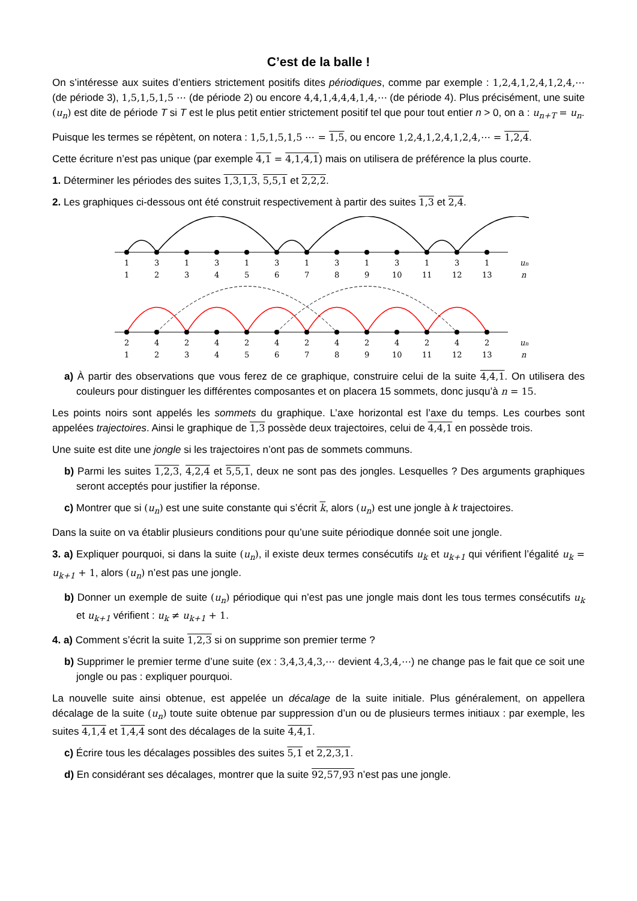C’est de la balle !
On s’intéresse aux suites d’entiers strictement positifs dites périodiques, comme par exemple : 1,2,4,1,2,4,1,2,4,⋯ (de période 3), 1,5,1,5,1,5 ⋯ (de période 2) ou encore 4,4,1,4,4,4,1,4,⋯ (de période 4). Plus précisément, une suite (u<sub>n</sub>) est dite de période T si T est le plus petit entier strictement positif tel que pour tout entier n > 0, on a : u<sub>n+T</sub> = u<sub>n</sub>.
Puisque les termes se répètent, on notera : 1,5,1,5,1,5 ⋯ = 1,5, ou encore 1,2,4,1,2,4,1,2,4,⋯ = 1,2,4.
Cette écriture n’est pas unique (par exemple 4,1 = 4,1,4,1) mais on utilisera de préférence la plus courte.
1. Déterminer les périodes des suites 1,3,1,3, 5,5,1 et 2,2,2.
2. Les graphiques ci-dessous ont été construit respectivement à partir des suites 1,3 et 2,4.
1 3 1 3 1 3 1 3 1 3 1 3 1 un
1 2 3 4 5 6 7 8 9 10 11 12 13 n
2 4 2 4 2 4 2 4 2 4 2 4 2 un
1 2 3 4 5 6 7 8 9 10 11 12 13 n
a) À partir des observations que vous ferez de ce graphique, construire celui de la suite 4,4,1. On utilisera des couleurs pour distinguer les différentes composantes et on placera 15 sommets, donc jusqu’à n = 15.
Les points noirs sont appelés les sommets du graphique. L’axe horizontal est l’axe du temps. Les courbes sont appelées trajectoires. Ainsi le graphique de 1,3 possède deux trajectoires, celui de 4,4,1 en possède trois.
Une suite est dite une jongle si les trajectoires n’ont pas de sommets communs.
b) Parmi les suites 1,2,3, 4,2,4 et 5,5,1, deux ne sont pas des jongles. Lesquelles ? Des arguments graphiques seront acceptés pour justifier la réponse.
c) Montrer que si (u<sub>n</sub>) est une suite constante qui s’écrit k, alors (u<sub>n</sub>) est une jongle à k trajectoires.
Dans la suite on va établir plusieurs conditions pour qu’une suite périodique donnée soit une jongle.
3. a) Expliquer pourquoi, si dans la suite (u<sub>n</sub>), il existe deux termes consécutifs u<sub>k</sub> et u<sub>k+1</sub> qui vérifient l’égalité u<sub>k</sub> = u<sub>k+1</sub> + 1, alors (u<sub>n</sub>) n’est pas une jongle.
b) Donner un exemple de suite (u<sub>n</sub>) périodique qui n’est pas une jongle mais dont les tous termes consécutifs u<sub>k</sub> et u<sub>k+1</sub> vérifient : u<sub>k</sub> ≠ u<sub>k+1</sub> + 1.
4. a) Comment s’écrit la suite 1,2,3 si on supprime son premier terme ?
b) Supprimer le premier terme d’une suite (ex : 3,4,3,4,3,⋯ devient 4,3,4,⋯) ne change pas le fait que ce soit une jongle ou pas : expliquer pourquoi.
La nouvelle suite ainsi obtenue, est appelée un décalage de la suite initiale. Plus généralement, on appellera décalage de la suite (u<sub>n</sub>) toute suite obtenue par suppression d’un ou de plusieurs termes initiaux : par exemple, les suites 4,1,4 et 1,4,4 sont des décalages de la suite 4,4,1.
c) Écrire tous les décalages possibles des suites 5,1 et 2,2,3,1.
d) En considérant ses décalages, montrer que la suite 92,57,93 n’est pas une jongle.